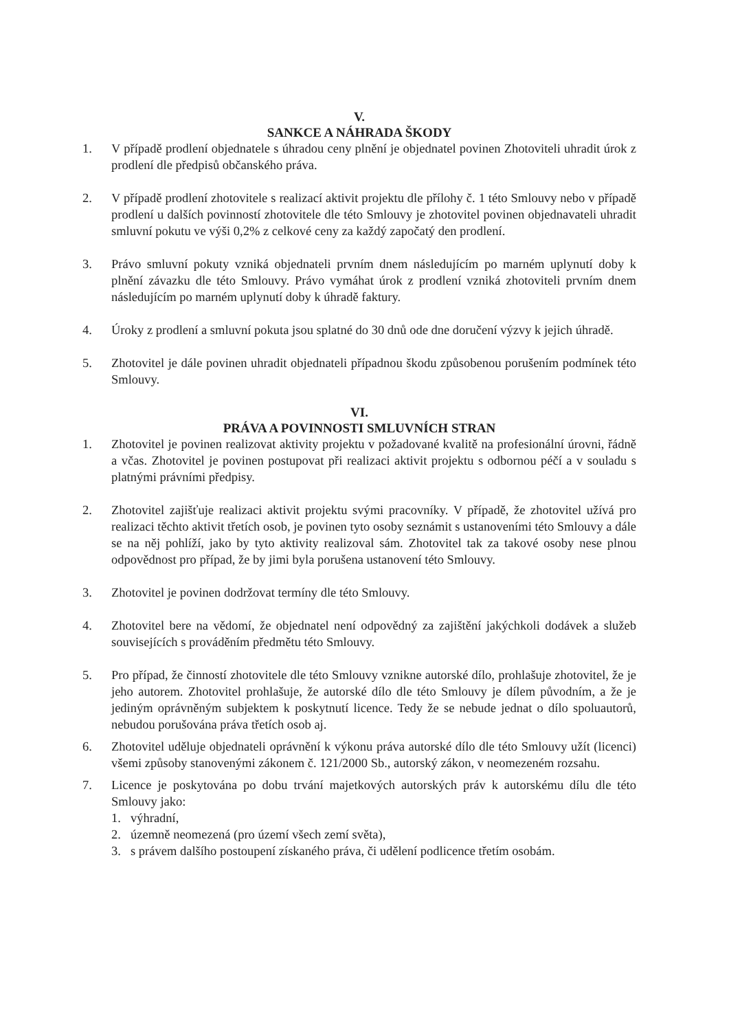V.
SANKCE A NÁHRADA ŠKODY
1. V případě prodlení objednatele s úhradou ceny plnění je objednatel povinen Zhotoviteli uhradit úrok z prodlení dle předpisů občanského práva.
2. V případě prodlení zhotovitele s realizací aktivit projektu dle přílohy č. 1 této Smlouvy nebo v případě prodlení u dalších povinností zhotovitele dle této Smlouvy je zhotovitel povinen objednavateli uhradit smluvní pokutu ve výši 0,2% z celkové ceny za každý započatý den prodlení.
3. Právo smluvní pokuty vzniká objednateli prvním dnem následujícím po marném uplynutí doby k plnění závazku dle této Smlouvy. Právo vymáhat úrok z prodlení vzniká zhotoviteli prvním dnem následujícím po marném uplynutí doby k úhradě faktury.
4. Úroky z prodlení a smluvní pokuta jsou splatné do 30 dnů ode dne doručení výzvy k jejich úhradě.
5. Zhotovitel je dále povinen uhradit objednateli případnou škodu způsobenou porušením podmínek této Smlouvy.
VI.
PRÁVA A POVINNOSTI SMLUVNÍCH STRAN
1. Zhotovitel je povinen realizovat aktivity projektu v požadované kvalitě na profesionální úrovni, řádně a včas. Zhotovitel je povinen postupovat při realizaci aktivit projektu s odbornou péčí a v souladu s platnými právními předpisy.
2. Zhotovitel zajišťuje realizaci aktivit projektu svými pracovníky. V případě, že zhotovitel užívá pro realizaci těchto aktivit třetích osob, je povinen tyto osoby seznámit s ustanoveními této Smlouvy a dále se na něj pohlíží, jako by tyto aktivity realizoval sám. Zhotovitel tak za takové osoby nese plnou odpovědnost pro případ, že by jimi byla porušena ustanovení této Smlouvy.
3. Zhotovitel je povinen dodržovat termíny dle této Smlouvy.
4. Zhotovitel bere na vědomí, že objednatel není odpovědný za zajištění jakýchkoli dodávek a služeb souvisejících s prováděním předmětu této Smlouvy.
5. Pro případ, že činností zhotovitele dle této Smlouvy vznikne autorské dílo, prohlašuje zhotovitel, že je jeho autorem. Zhotovitel prohlašuje, že autorské dílo dle této Smlouvy je dílem původním, a že je jediným oprávněným subjektem k poskytnutí licence. Tedy že se nebude jednat o dílo spoluautorů, nebudou porušována práva třetích osob aj.
6. Zhotovitel uděluje objednateli oprávnění k výkonu práva autorské dílo dle této Smlouvy užít (licenci) všemi způsoby stanovenými zákonem č. 121/2000 Sb., autorský zákon, v neomezeném rozsahu.
7. Licence je poskytována po dobu trvání majetkových autorských práv k autorskému dílu dle této Smlouvy jako:
1. výhradní,
2. územně neomezená (pro území všech zemí světa),
3. s právem dalšího postoupení získaného práva, či udělení podlicence třetím osobám.